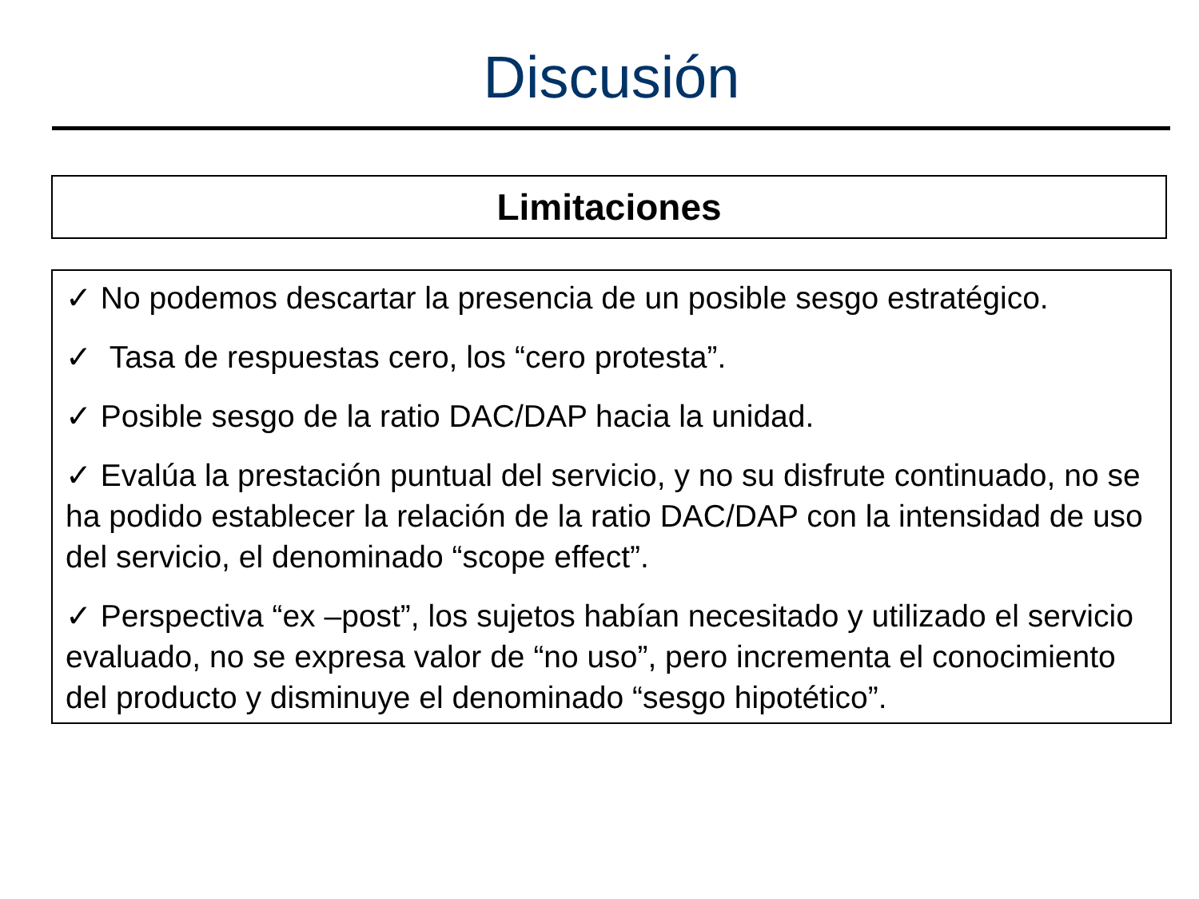Discusión
Limitaciones
✓ No podemos descartar la presencia de un posible sesgo estratégico.
✓ Tasa de respuestas cero, los “cero protesta”.
✓ Posible sesgo de la ratio DAC/DAP hacia la unidad.
✓ Evalúa la prestación puntual del servicio, y no su disfrute continuado, no se ha podido establecer la relación de la ratio DAC/DAP con la intensidad de uso del servicio, el denominado “scope effect”.
✓ Perspectiva “ex –post”, los sujetos habían necesitado y utilizado el servicio evaluado, no se expresa valor de “no uso”, pero incrementa el conocimiento del producto y disminuye el denominado “sesgo hipotético”.